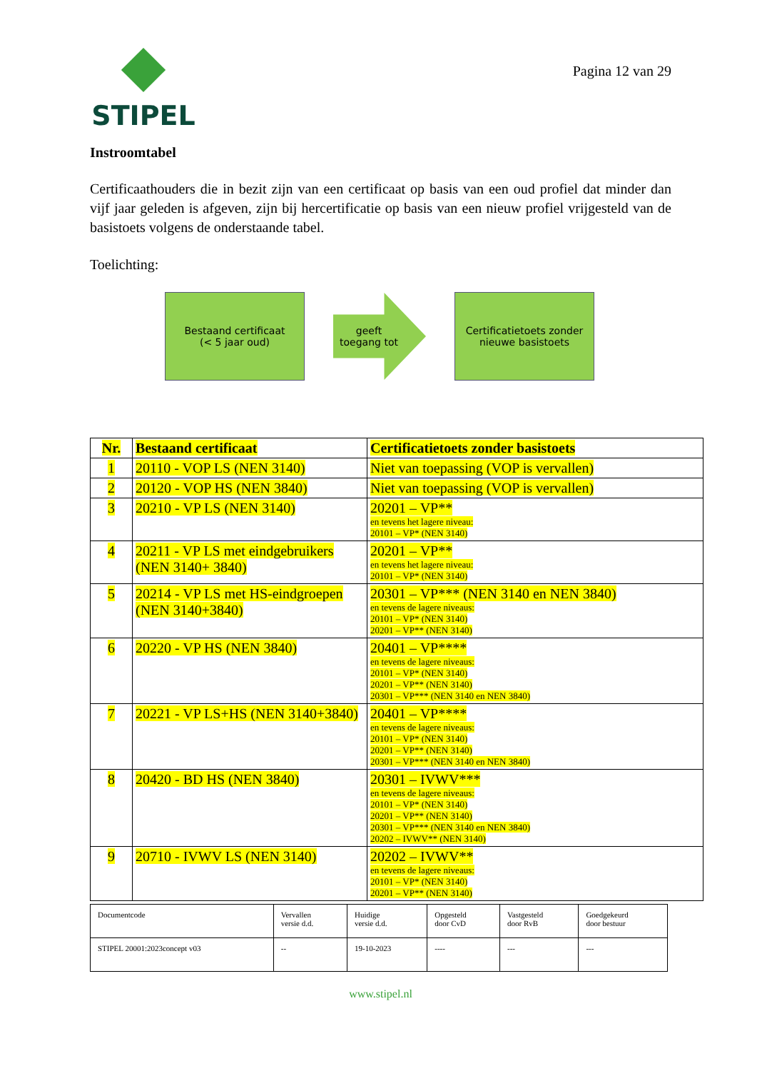STIPEL
Pagina 12 van 29
Instroomtabel
Certificaathouders die in bezit zijn van een certificaat op basis van een oud profiel dat minder dan vijf jaar geleden is afgeven, zijn bij hercertificatie op basis van een nieuw profiel vrijgesteld van de basistoets volgens de onderstaande tabel.
Toelichting:
Bestaand certificaat
(< 5 jaar oud)
geeft
toegang tot
Certificatietoets zonder
nieuwe basistoets
| Nr. | Bestaand certificaat | Certificatietoets zonder basistoets |
| --- | --- | --- |
| 1 | 20110 - VOP LS (NEN 3140) | Niet van toepassing (VOP is vervallen) |
| 2 | 20120 - VOP HS (NEN 3840) | Niet van toepassing (VOP is vervallen) |
| 3 | 20210 - VP LS (NEN 3140) | 20201 – VP** en tevens het lagere niveau: 20101 – VP* (NEN 3140) |
| 4 | 20211 - VP LS met eindgebruikers (NEN 3140+ 3840) | 20201 – VP** en tevens het lagere niveau: 20101 – VP* (NEN 3140) |
| 5 | 20214 - VP LS met HS-eindgroepen (NEN 3140+3840) | 20301 – VP*** (NEN 3140 en NEN 3840) en tevens de lagere niveaus: 20101 – VP* (NEN 3140) 20201 – VP** (NEN 3140) |
| 6 | 20220 - VP HS (NEN 3840) | 20401 – VP**** en tevens de lagere niveaus: 20101 – VP* (NEN 3140) 20201 – VP** (NEN 3140) 20301 – VP*** (NEN 3140 en NEN 3840) |
| 7 | 20221 - VP LS+HS (NEN 3140+3840) | 20401 – VP**** en tevens de lagere niveaus: 20101 – VP* (NEN 3140) 20201 – VP** (NEN 3140) 20301 – VP*** (NEN 3140 en NEN 3840) |
| 8 | 20420 - BD HS (NEN 3840) | 20301 – IVWV*** en tevens de lagere niveaus: 20101 – VP* (NEN 3140) 20201 – VP** (NEN 3140) 20301 – VP*** (NEN 3140 en NEN 3840) 20202 – IVWV** (NEN 3140) |
| 9 | 20710 - IVWV LS (NEN 3140) | 20202 – IVWV** en tevens de lagere niveaus: 20101 – VP* (NEN 3140) 20201 – VP** (NEN 3140) |
| Documentcode | Vervallen versie d.d. | Huidige versie d.d. | Opgesteld door CvD | Vastgesteld door RvB | Goedgekeurd door bestuur |
| STIPEL 20001:2023concept v03 | -- | 19-10-2023 | ---- | --- | --- |
www.stipel.nl